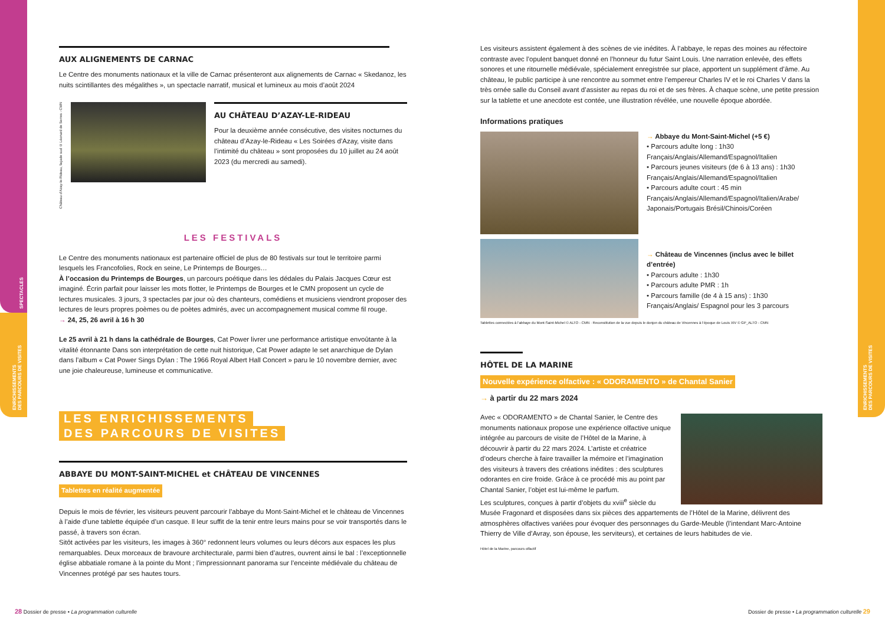SPECTACLES
ENRICHISSEMENTS
DES PARCOURS DE VISITES
ENRICHISSEMENTS
DES PARCOURS DE VISITES
AUX ALIGNEMENTS DE CARNAC
Le Centre des monuments nationaux et la ville de Carnac présenteront aux alignements de Carnac « Skedanoz, les nuits scintillantes des mégalithes », un spectacle narratif, musical et lumineux au mois d’août 2024
Château d’Azay-le-Rideau, façade sud © Léonard de Serres - CMN
AU CHÂTEAU D’AZAY-LE-RIDEAU
Pour la deuxième année consécutive, des visites nocturnes du château d’Azay-le-Rideau « Les Soirées d’Azay, visite dans l’intimité du château » sont proposées du 10 juillet au 24 août 2023 (du mercredi au samedi).
LES FESTIVALS
Le Centre des monuments nationaux est partenaire officiel de plus de 80 festivals sur tout le territoire parmi lesquels les Francofolies, Rock en seine, Le Printemps de Bourges…
À l’occasion du Printemps de Bourges, un parcours poétique dans les dédales du Palais Jacques Cœur est imaginé. Écrin parfait pour laisser les mots flotter, le Printemps de Bourges et le CMN proposent un cycle de lectures musicales. 3 jours, 3 spectacles par jour où des chanteurs, comédiens et musiciens viendront proposer des lectures de leurs propres poèmes ou de poètes admirés, avec un accompagnement musical comme fil rouge.
→ 24, 25, 26 avril à 16 h 30
Le 25 avril à 21 h dans la cathédrale de Bourges, Cat Power livrer une performance artistique envoûtante à la vitalité étonnante Dans son interprétation de cette nuit historique, Cat Power adapte le set anarchique de Dylan dans l’album « Cat Power Sings Dylan : The 1966 Royal Albert Hall Concert » paru le 10 novembre dernier, avec une joie chaleureuse, lumineuse et communicative.
LES ENRICHISSEMENTS
DES PARCOURS DE VISITES
ABBAYE DU MONT-SAINT-MICHEL et CHÂTEAU DE VINCENNES
Tablettes en réalité augmentée
Depuis le mois de février, les visiteurs peuvent parcourir l’abbaye du Mont-Saint-Michel et le château de Vincennes à l’aide d’une tablette équipée d’un casque. Il leur suffit de la tenir entre leurs mains pour se voir transportés dans le passé, à travers son écran.
Sitôt activées par les visiteurs, les images à 360° redonnent leurs volumes ou leurs décors aux espaces les plus remarquables. Deux morceaux de bravoure architecturale, parmi bien d’autres, ouvrent ainsi le bal : l’exceptionnelle église abbatiale romane à la pointe du Mont ; l’impressionnant panorama sur l’enceinte médiévale du château de Vincennes protégé par ses hautes tours.
Les visiteurs assistent également à des scènes de vie inédites. À l’abbaye, le repas des moines au réfectoire contraste avec l’opulent banquet donné en l’honneur du futur Saint Louis. Une narration enlevée, des effets sonores et une ritournelle médiévale, spécialement enregistrée sur place, apportent un supplément d’âme. Au château, le public participe à une rencontre au sommet entre l’empereur Charles IV et le roi Charles V dans la très ornée salle du Conseil avant d’assister au repas du roi et de ses frères. À chaque scène, une petite pression sur la tablette et une anecdote est contée, une illustration révélée, une nouvelle époque abordée.
Informations pratiques
→ Abbaye du Mont-Saint-Michel (+5 €)
• Parcours adulte long : 1h30
Français/Anglais/Allemand/Espagnol/Italien
• Parcours jeunes visiteurs (de 6 à 13 ans) : 1h30
Français/Anglais/Allemand/Espagnol/Italien
• Parcours adulte court : 45 min
Français/Anglais/Allemand/Espagnol/Italien/Arabe/ Japonais/Portugais Brésil/Chinois/Coréen
→ Château de Vincennes (inclus avec le billet d’entrée)
• Parcours adulte : 1h30
• Parcours adulte PMR : 1h
• Parcours famille (de 4 à 15 ans) : 1h30
Français/Anglais/ Espagnol pour les 3 parcours
Tablettes connectées à l’abbaye du Mont-Saint-Michel © ALTO - CMN · Reconstitution de la vue depuis le donjon du château de Vincennes à l’époque de Louis XIV © GP_ALTO - CMN
HÔTEL DE LA MARINE
Nouvelle expérience olfactive : « ODORAMENTO » de Chantal Sanier
→ à partir du 22 mars 2024
Avec « ODORAMENTO » de Chantal Sanier, le Centre des monuments nationaux propose une expérience olfactive unique intégrée au parcours de visite de l’Hôtel de la Marine, à découvrir à partir du 22 mars 2024. L’artiste et créatrice d’odeurs cherche à faire travailler la mémoire et l’imagination des visiteurs à travers des créations inédites : des sculptures odorantes en cire froide. Grâce à ce procédé mis au point par Chantal Sanier, l’objet est lui-même le parfum.
Les sculptures, conçues à partir d’objets du xviii<sup>e</sup> siècle du Musée Fragonard et disposées dans six pièces des appartements de l’Hôtel de la Marine, délivrent des atmosphères olfactives variées pour évoquer des personnages du Garde-Meuble (l’intendant Marc-Antoine Thierry de Ville d’Avray, son épouse, les serviteurs), et certaines de leurs habitudes de vie.
Hôtel de la Marine, parcours olfactif
28 Dossier de presse • La programmation culturelle
Dossier de presse • La programmation culturelle 29